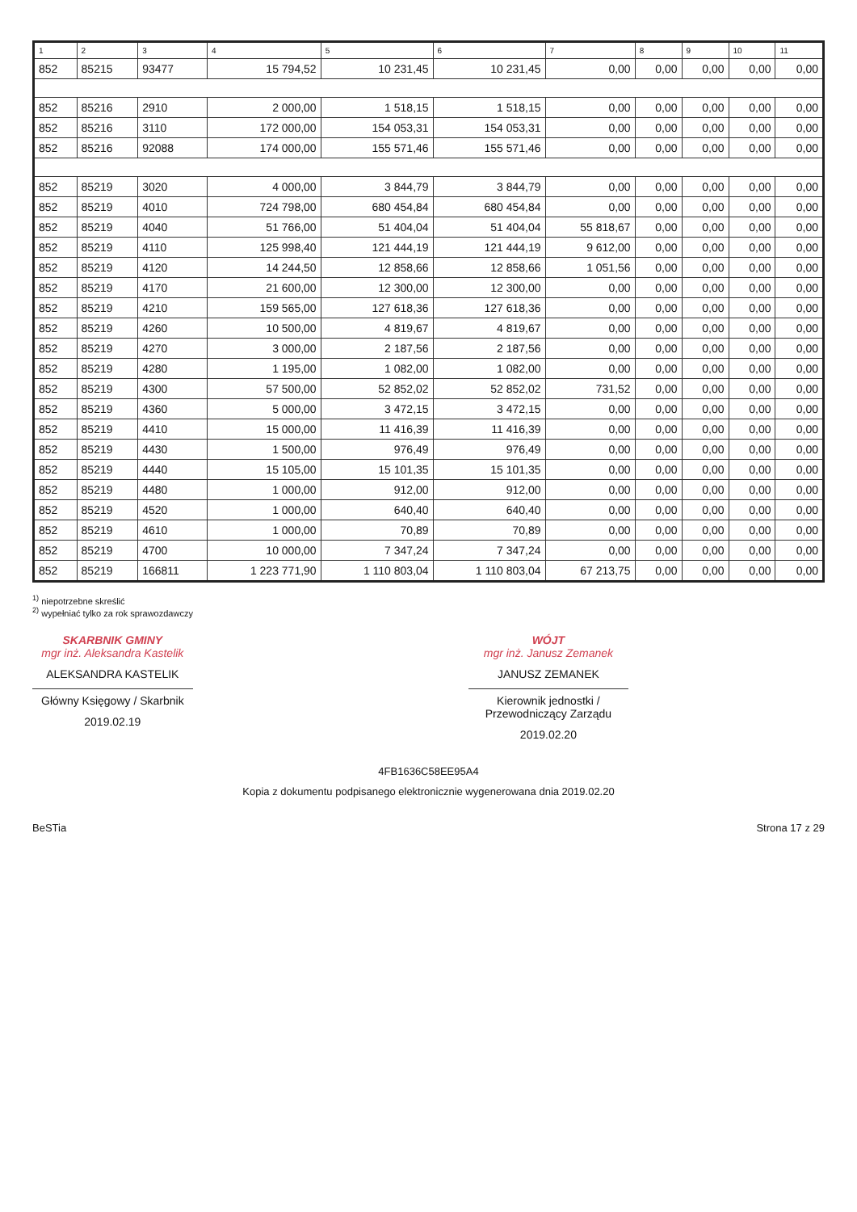| 1 | 2 | 3 | 4 | 5 | 6 | 7 | 8 | 9 | 10 | 11 |
| --- | --- | --- | --- | --- | --- | --- | --- | --- | --- | --- |
| 852 | 85215 | 93477 | 15 794,52 | 10 231,45 | 10 231,45 | 0,00 | 0,00 | 0,00 | 0,00 | 0,00 |
| 852 | 85216 | 2910 | 2 000,00 | 1 518,15 | 1 518,15 | 0,00 | 0,00 | 0,00 | 0,00 | 0,00 |
| 852 | 85216 | 3110 | 172 000,00 | 154 053,31 | 154 053,31 | 0,00 | 0,00 | 0,00 | 0,00 | 0,00 |
| 852 | 85216 | 92088 | 174 000,00 | 155 571,46 | 155 571,46 | 0,00 | 0,00 | 0,00 | 0,00 | 0,00 |
| 852 | 85219 | 3020 | 4 000,00 | 3 844,79 | 3 844,79 | 0,00 | 0,00 | 0,00 | 0,00 | 0,00 |
| 852 | 85219 | 4010 | 724 798,00 | 680 454,84 | 680 454,84 | 0,00 | 0,00 | 0,00 | 0,00 | 0,00 |
| 852 | 85219 | 4040 | 51 766,00 | 51 404,04 | 51 404,04 | 55 818,67 | 0,00 | 0,00 | 0,00 | 0,00 |
| 852 | 85219 | 4110 | 125 998,40 | 121 444,19 | 121 444,19 | 9 612,00 | 0,00 | 0,00 | 0,00 | 0,00 |
| 852 | 85219 | 4120 | 14 244,50 | 12 858,66 | 12 858,66 | 1 051,56 | 0,00 | 0,00 | 0,00 | 0,00 |
| 852 | 85219 | 4170 | 21 600,00 | 12 300,00 | 12 300,00 | 0,00 | 0,00 | 0,00 | 0,00 | 0,00 |
| 852 | 85219 | 4210 | 159 565,00 | 127 618,36 | 127 618,36 | 0,00 | 0,00 | 0,00 | 0,00 | 0,00 |
| 852 | 85219 | 4260 | 10 500,00 | 4 819,67 | 4 819,67 | 0,00 | 0,00 | 0,00 | 0,00 | 0,00 |
| 852 | 85219 | 4270 | 3 000,00 | 2 187,56 | 2 187,56 | 0,00 | 0,00 | 0,00 | 0,00 | 0,00 |
| 852 | 85219 | 4280 | 1 195,00 | 1 082,00 | 1 082,00 | 0,00 | 0,00 | 0,00 | 0,00 | 0,00 |
| 852 | 85219 | 4300 | 57 500,00 | 52 852,02 | 52 852,02 | 731,52 | 0,00 | 0,00 | 0,00 | 0,00 |
| 852 | 85219 | 4360 | 5 000,00 | 3 472,15 | 3 472,15 | 0,00 | 0,00 | 0,00 | 0,00 | 0,00 |
| 852 | 85219 | 4410 | 15 000,00 | 11 416,39 | 11 416,39 | 0,00 | 0,00 | 0,00 | 0,00 | 0,00 |
| 852 | 85219 | 4430 | 1 500,00 | 976,49 | 976,49 | 0,00 | 0,00 | 0,00 | 0,00 | 0,00 |
| 852 | 85219 | 4440 | 15 105,00 | 15 101,35 | 15 101,35 | 0,00 | 0,00 | 0,00 | 0,00 | 0,00 |
| 852 | 85219 | 4480 | 1 000,00 | 912,00 | 912,00 | 0,00 | 0,00 | 0,00 | 0,00 | 0,00 |
| 852 | 85219 | 4520 | 1 000,00 | 640,40 | 640,40 | 0,00 | 0,00 | 0,00 | 0,00 | 0,00 |
| 852 | 85219 | 4610 | 1 000,00 | 70,89 | 70,89 | 0,00 | 0,00 | 0,00 | 0,00 | 0,00 |
| 852 | 85219 | 4700 | 10 000,00 | 7 347,24 | 7 347,24 | 0,00 | 0,00 | 0,00 | 0,00 | 0,00 |
| 852 | 85219 | 166811 | 1 223 771,90 | 1 110 803,04 | 1 110 803,04 | 67 213,75 | 0,00 | 0,00 | 0,00 | 0,00 |
<sup>1)</sup> niepotrzebne skreślić
<sup>2)</sup> wypełniać tylko za rok sprawozdawczy
SKARBNIK GMINY
mgr inż. Aleksandra Kastelik
ALEKSANDRA KASTELIK
Główny Księgowy / Skarbnik
2019.02.19
WÓJT
mgr inż. Janusz Zemanek
JANUSZ ZEMANEK
Kierownik jednostki / Przewodniczący Zarządu
2019.02.20
4FB1636C58EE95A4
Kopia z dokumentu podpisanego elektronicznie wygenerowana dnia 2019.02.20
BeSTia Strona 17 z 29